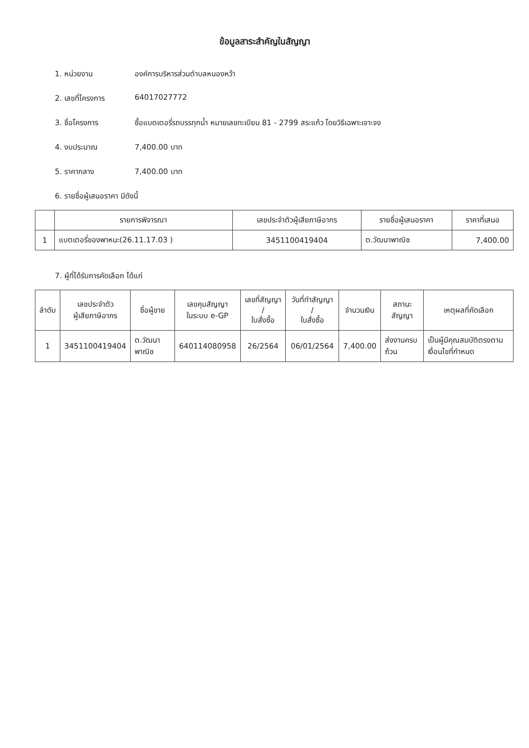ข้อมูลสาระสำคัญในสัญญา
1. หน่วยงาน องค์การบริหารส่วนตำบลหนองหว้า
2. เลขที่โครงการ 64017027772
3. ชื่อโครงการ ซื้อแบตเตอรี่รถบรรทุกน้ำ หมายเลขทะเบียน 81 - 2799 สระแก้ว โดยวิธีเฉพาะเจาะจง
4. งบประมาณ 7,400.00 บาท
5. ราคากลาง 7,400.00 บาท
6. รายชื่อผู้เสนอราคา มีดังนี้
| | รายการพิจารณา | เลขประจำตัวผู้เสียภาษีอากร | รายชื่อผู้เสนอราคา | ราคาที่เสนอ |
| --- | --- | --- | --- | --- |
| 1 | แบตเตอรี่ของพาหนะ(26.11.17.03 ) | 3451100419404 | ต.วัฒนาพาณิช | 7,400.00 |
7. ผู้ที่ได้รับการคัดเลือก ได้แก่
| ลำดับ | เลขประจำตัว ผู้เสียภาษีอากร | ชื่อผู้ขาย | เลขคุมสัญญา ในระบบ e-GP | เลขที่สัญญา / ใบสั่งซื้อ | วันที่ทำสัญญา / ใบสั่งซื้อ | จำนวนเงิน | สถานะสัญญา | เหตุผลที่คัดเลือก |
| --- | --- | --- | --- | --- | --- | --- | --- | --- |
| 1 | 3451100419404 | ต.วัฒนาพาณิช | 640114080958 | 26/2564 | 06/01/2564 | 7,400.00 | ส่งงานครบถ้วน | เป็นผู้มีคุณสมบัติตรงตามเงื่อนไขที่กำหนด |